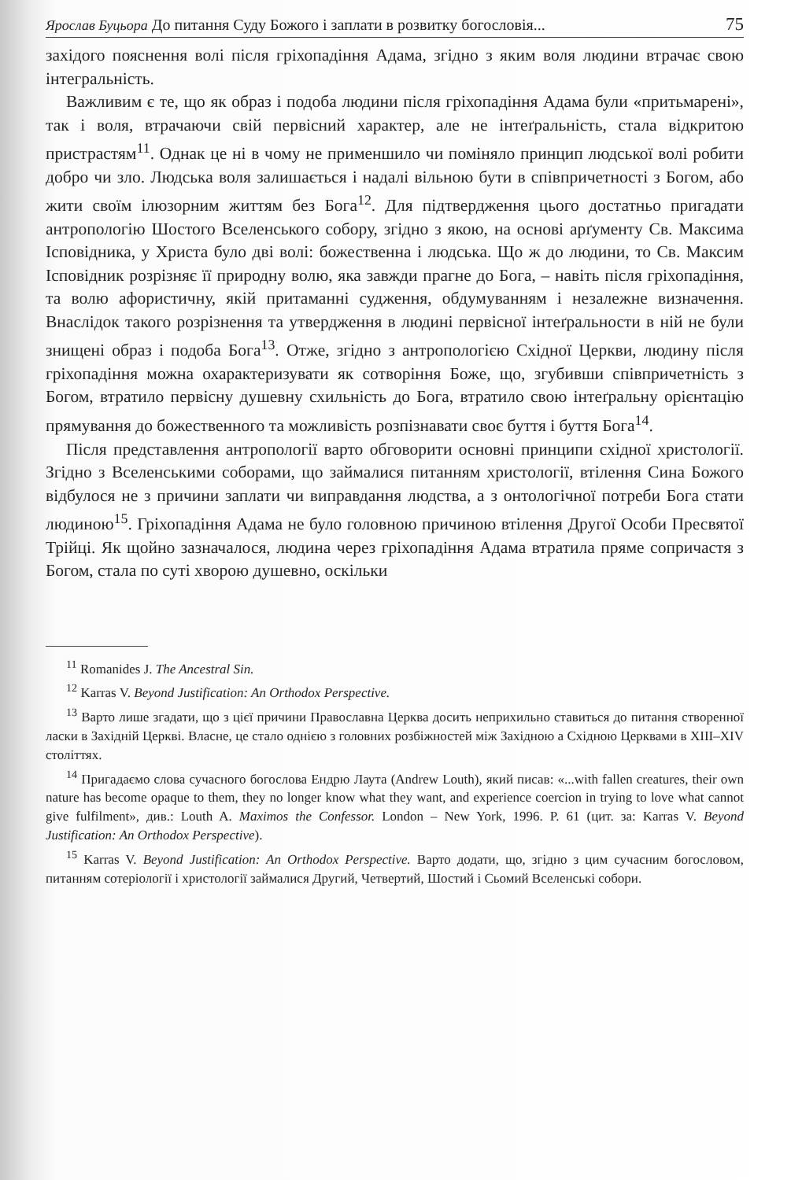Ярослав Буцьора До питання Суду Божого і заплати в розвитку богословія... 75
західого пояснення волі після гріхопадіння Адама, згідно з яким воля людини втрачає свою інтегральність.
Важливим є те, що як образ і подоба людини після гріхопадіння Адама були «притьмарені», так і воля, втрачаючи свій первісний характер, але не інтеґральність, стала відкритою пристрастям<sup>11</sup>. Однак це ні в чому не применшило чи поміняло принцип людської волі робити добро чи зло. Людська воля залишається і надалі вільною бути в співпричетності з Богом, або жити своїм ілюзорним життям без Бога<sup>12</sup>. Для підтвердження цього достатньо пригадати антропологію Шостого Вселенського собору, згідно з якою, на основі арґументу Св. Максима Ісповідника, у Христа було дві волі: божественна і людська. Що ж до людини, то Св. Максим Ісповідник розрізняє її природну волю, яка завжди прагне до Бога, – навіть після гріхопадіння, та волю афористичну, якій притаманні судження, обдумуванням і незалежне визначення. Внаслідок такого розрізнення та утвердження в людині первісної інтеґральности в ній не були знищені образ і подоба Бога<sup>13</sup>. Отже, згідно з антропологією Східної Церкви, людину після гріхопадіння можна охарактеризувати як сотворіння Боже, що, згубивши співпричетність з Богом, втратило первісну душевну схильність до Бога, втратило свою інтеґральну орієнтацію прямування до божественного та можливість розпізнавати своє буття і буття Бога<sup>14</sup>.
Після представлення антропології варто обговорити основні принципи східної христології. Згідно з Вселенськими соборами, що займалися питанням христології, втілення Сина Божого відбулося не з причини заплати чи виправдання людства, а з онтологічної потреби Бога стати людиною<sup>15</sup>. Гріхопадіння Адама не було головною причиною втілення Другої Особи Пресвятої Трійці. Як щойно зазначалося, людина через гріхопадіння Адама втратила пряме сопричастя з Богом, стала по суті хворою душевно, оскільки
<sup>11</sup> Romanides J. The Ancestral Sin.
<sup>12</sup> Karras V. Beyond Justification: An Orthodox Perspective.
<sup>13</sup> Варто лише згадати, що з цієї причини Православна Церква досить неприхильно ставиться до питання створенної ласки в Західній Церкві. Власне, це стало однією з головних розбіжностей між Західною а Східною Церквами в XIII–XIV століттях.
<sup>14</sup> Пригадаємо слова сучасного богослова Ендрю Лаута (Andrew Louth), який писав: «...with fallen creatures, their own nature has become opaque to them, they no longer know what they want, and experience coercion in trying to love what cannot give fulfilment», див.: Louth A. Maximos the Confessor. London – New York, 1996. P. 61 (цит. за: Karras V. Beyond Justification: An Orthodox Perspective).
<sup>15</sup> Karras V. Beyond Justification: An Orthodox Perspective. Варто додати, що, згідно з цим сучасним богословом, питанням сотеріології і христології займалися Другий, Четвертий, Шостий і Сьомий Вселенські собори.